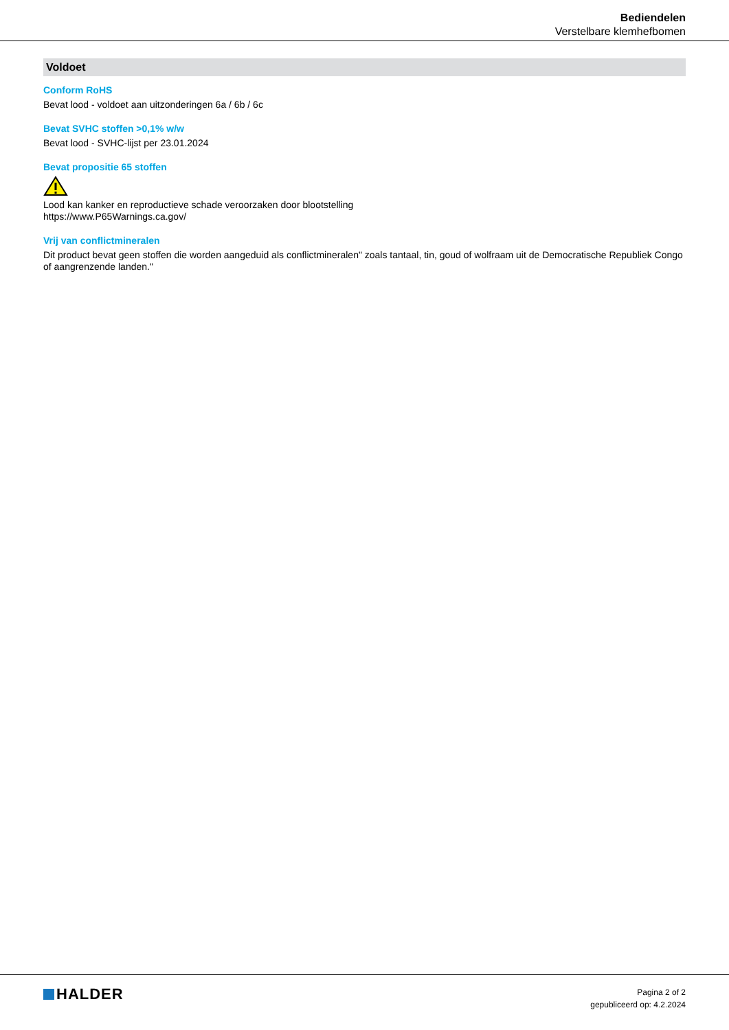Bediendelen
Verstelbare klemhefbomen
Voldoet
Conform RoHS
Bevat lood - voldoet aan uitzonderingen 6a / 6b / 6c
Bevat SVHC stoffen >0,1% w/w
Bevat lood - SVHC-lijst per 23.01.2024
Bevat propositie 65 stoffen
Lood kan kanker en reproductieve schade veroorzaken door blootstelling
https://www.P65Warnings.ca.gov/
Vrij van conflictmineralen
Dit product bevat geen stoffen die worden aangeduid als conflictmineralen" zoals tantaal, tin, goud of wolfraam uit de Democratische Republiek Congo of aangrenzende landen."
HALDER
Pagina 2 of 2
gepubliceerd op: 4.2.2024